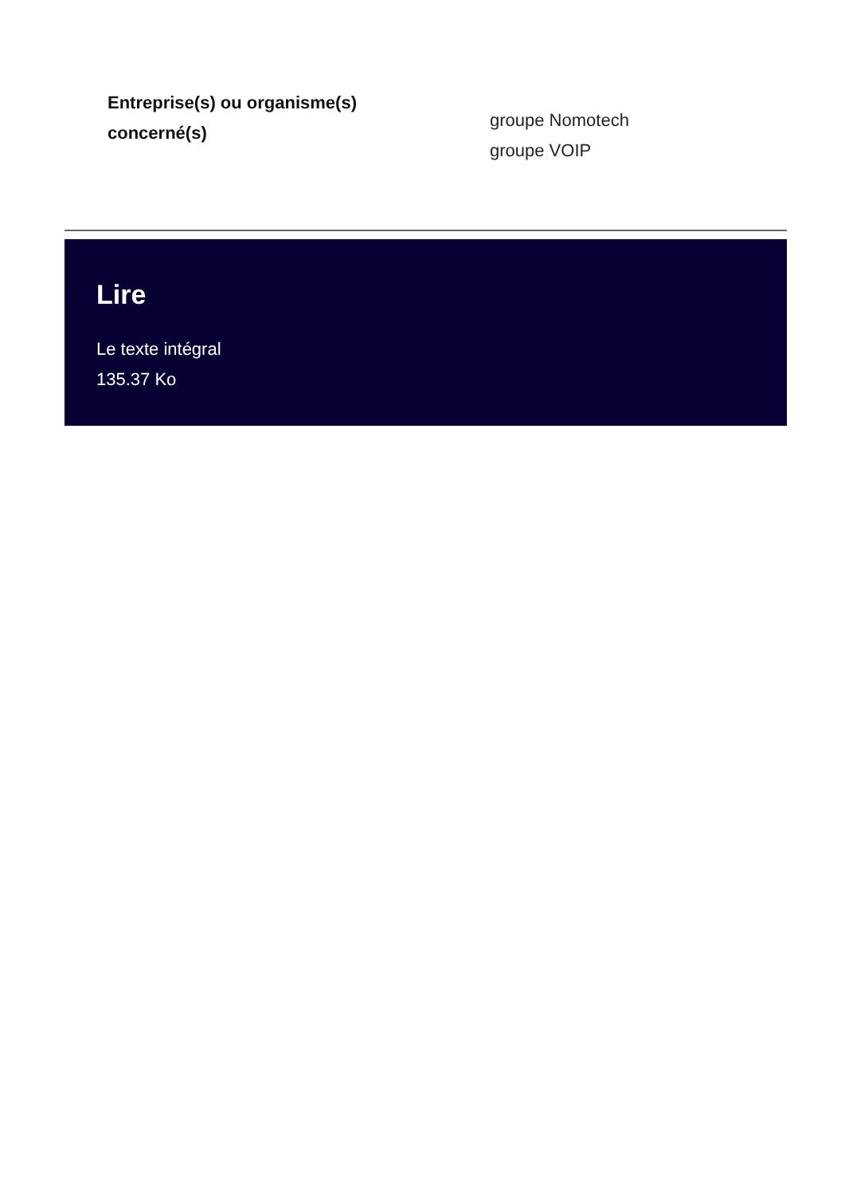Entreprise(s) ou organisme(s)
concerné(s)
groupe Nomotech
groupe VOIP
Lire
Le texte intégral
135.37 Ko